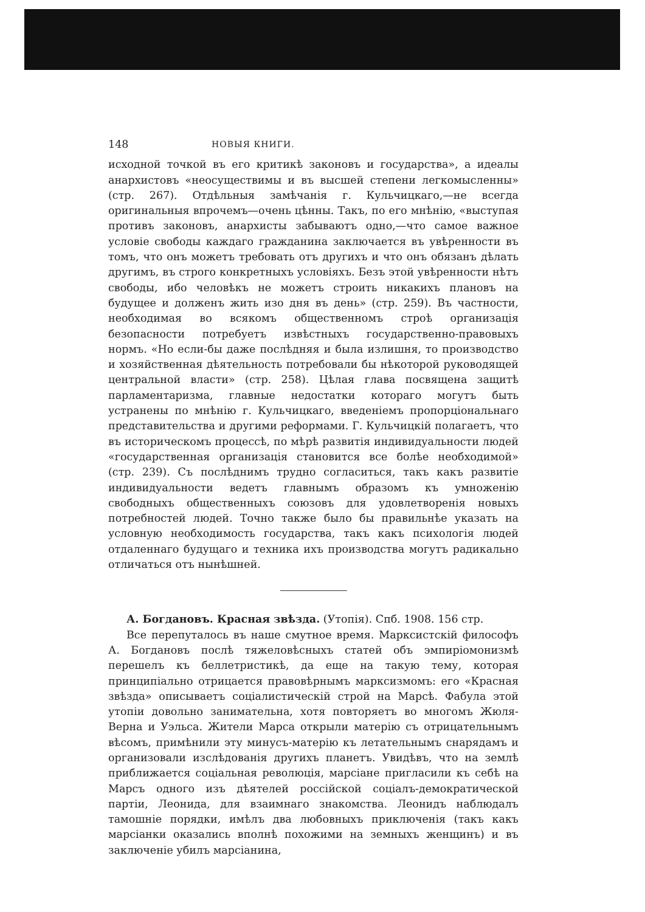148 НОВЫЯ КНИГИ.
исходной точкой въ его критикѣ законовъ и государства», а идеалы анархистовъ «неосуществимы и въ высшей степени легкомысленны» (стр. 267). Отдѣльныя замѣчанія г. Кульчицкаго,—не всегда оригинальныя впрочемъ—очень цѣнны. Такъ, по его мнѣнію, «выступая противъ законовъ, анархисты забываютъ одно,—что самое важное условіе свободы каждаго гражданина заключается въ увѣренности въ томъ, что онъ можетъ требовать отъ другихъ и что онъ обязанъ дѣлать другимъ, въ строго конкретныхъ условіяхъ. Безъ этой увѣренности нѣтъ свободы, ибо человѣкъ не можетъ строить никакихъ плановъ на будущее и долженъ жить изо дня въ день» (стр. 259). Въ частности, необходимая во всякомъ общественномъ строѣ организація безопасности потребуетъ извѣстныхъ государственно-правовыхъ нормъ. «Но если-бы даже послѣдняя и была излишня, то производство и хозяйственная дѣятельность потребовали бы нѣкоторой руководящей центральной власти» (стр. 258). Цѣлая глава посвящена защитѣ парламентаризма, главные недостатки котораго могутъ быть устранены по мнѣнію г. Кульчицкаго, введеніемъ пропорціональнаго представительства и другими реформами. Г. Кульчицкій полагаетъ, что въ историческомъ процессѣ, по мѣрѣ развитія индивидуальности людей «государственная организація становится все болѣе необходимой» (стр. 239). Съ послѣднимъ трудно согласиться, такъ какъ развитіе индивидуальности ведетъ главнымъ образомъ къ умноженію свободныхъ общественныхъ союзовъ для удовлетворенія новыхъ потребностей людей. Точно также было бы правильнѣе указать на условную необходимость государства, такъ какъ психологія людей отдаленнаго будущаго и техника ихъ производства могутъ радикально отличаться отъ нынѣшней.
А. Богдановъ. Красная звѣзда. (Утопія). Спб. 1908. 156 стр.
Все перепуталось въ наше смутное время. Марксистскій философъ А. Богдановъ послѣ тяжеловѣсныхъ статей объ эмпиріомонизмѣ перешелъ къ беллетристикѣ, да еще на такую тему, которая принципіально отрицается правовѣрнымъ марксизмомъ: его «Красная звѣзда» описываетъ соціалистическій строй на Марсѣ. Фабула этой утопіи довольно занимательна, хотя повторяетъ во многомъ Жюля-Верна и Уэльса. Жители Марса открыли матерію съ отрицательнымъ вѣсомъ, примѣнили эту минусъ-матерію къ летательнымъ снарядамъ и организовали изслѣдованія другихъ планетъ. Увидѣвъ, что на землѣ приближается соціальная революція, марсіане пригласили къ себѣ на Марсъ одного изъ дѣятелей россійской соціалъ-демократической партіи, Леонида, для взаимнаго знакомства. Леонидъ наблюдалъ тамошніе порядки, имѣлъ два любовныхъ приключенія (такъ какъ марсіанки оказались вполнѣ похожими на земныхъ женщинъ) и въ заключеніе убилъ марсіанина,